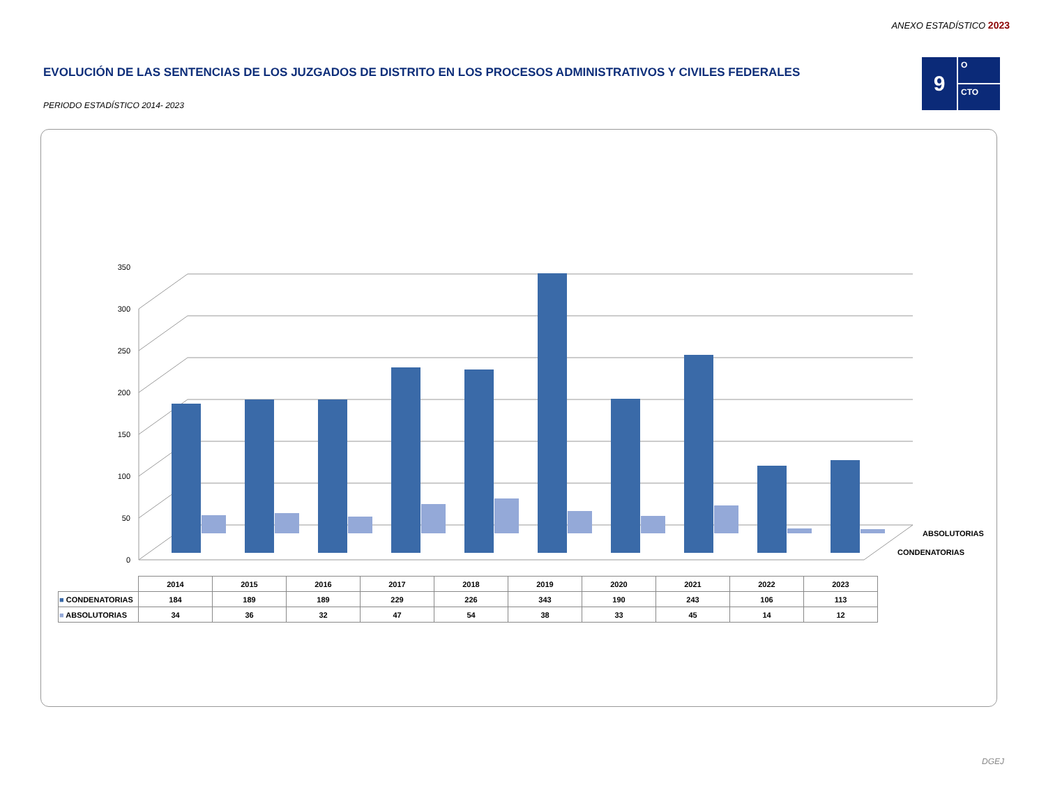ANEXO ESTADÍSTICO 2023
EVOLUCIÓN DE LAS SENTENCIAS DE LOS JUZGADOS DE DISTRITO EN LOS PROCESOS ADMINISTRATIVOS Y CIVILES FEDERALES
PERIODO ESTADÍSTICO 2014- 2023
9
O
CTO
0
50
100
150
200
250
300
350
ABSOLUTORIAS
CONDENATORIAS
| | 2014 | 2015 | 2016 | 2017 | 2018 | 2019 | 2020 | 2021 | 2022 | 2023 |
| ■ CONDENATORIAS | 184 | 189 | 189 | 229 | 226 | 343 | 190 | 243 | 106 | 113 |
| ■ ABSOLUTORIAS | 34 | 36 | 32 | 47 | 54 | 38 | 33 | 45 | 14 | 12 |
DGEJ